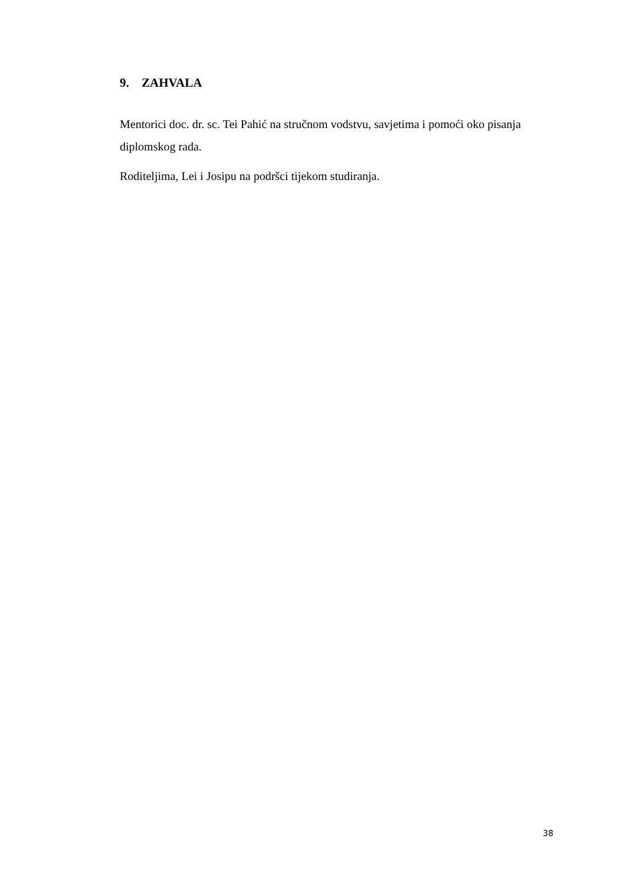9. ZAHVALA
Mentorici doc. dr. sc. Tei Pahić na stručnom vodstvu, savjetima i pomoći oko pisanja diplomskog rada.
Roditeljima, Lei i Josipu na podršci tijekom studiranja.
38